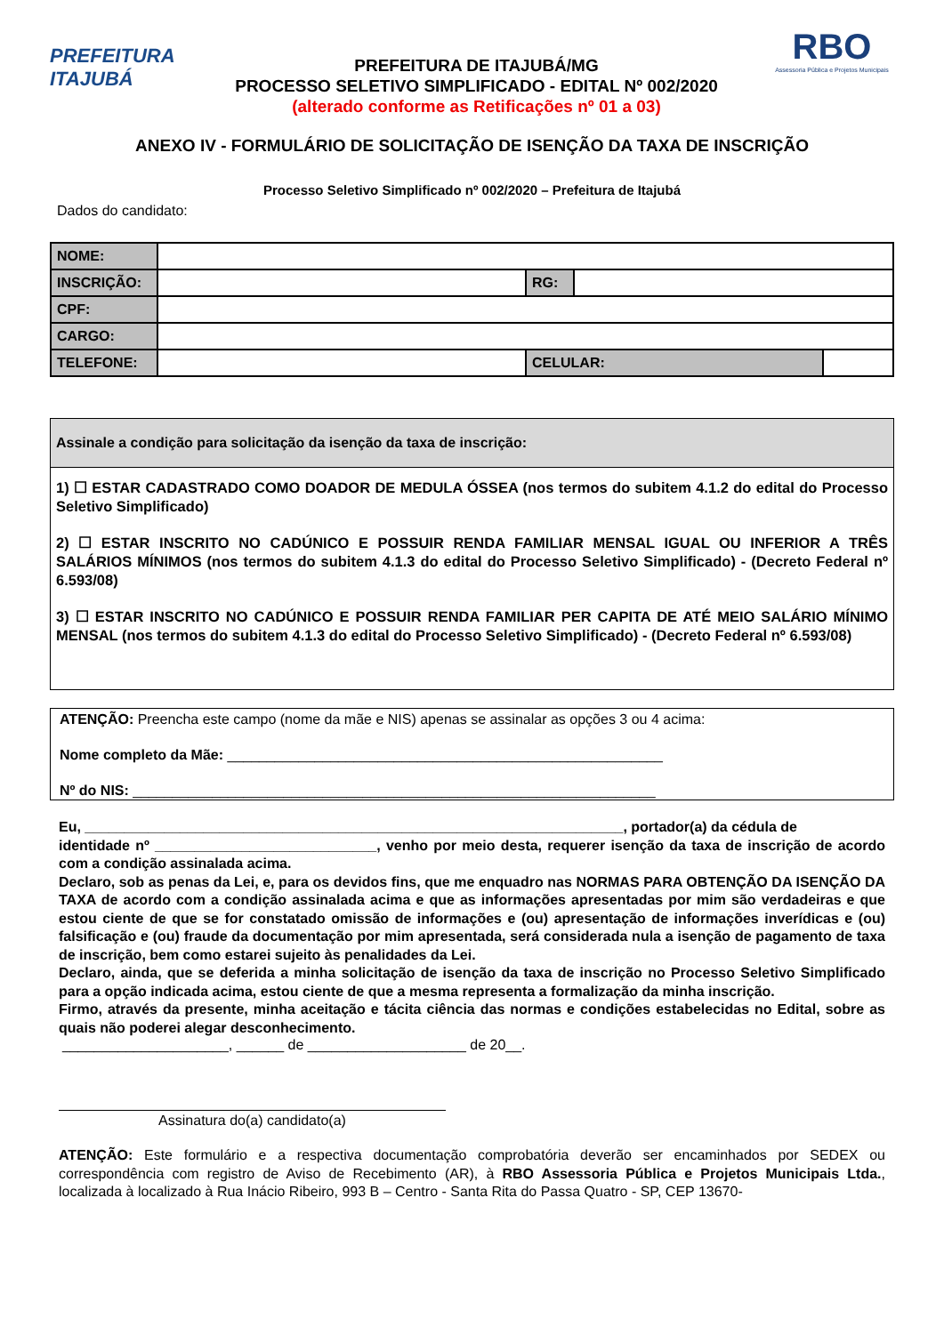PREFEITURA
ITAJUBÁ
PREFEITURA DE ITAJUBÁ/MG
PROCESSO SELETIVO SIMPLIFICADO - EDITAL Nº 002/2020
(alterado conforme as Retificações nº 01 a 03)
RBO
Assessoria Pública e Projetos Municipais
ANEXO IV - FORMULÁRIO DE SOLICITAÇÃO DE ISENÇÃO DA TAXA DE INSCRIÇÃO
Processo Seletivo Simplificado nº 002/2020 – Prefeitura de Itajubá
Dados do candidato:
| NOME: | | | | |
| INSCRIÇÃO: | | RG: | | |
| CPF: | | | | |
| CARGO: | | | | |
| TELEFONE: | | CELULAR: | | |
Assinale a condição para solicitação da isenção da taxa de inscrição:
1) ☐ ESTAR CADASTRADO COMO DOADOR DE MEDULA ÓSSEA (nos termos do subitem 4.1.2 do edital do Processo Seletivo Simplificado)
2) ☐ ESTAR INSCRITO NO CADÚNICO E POSSUIR RENDA FAMILIAR MENSAL IGUAL OU INFERIOR A TRÊS SALÁRIOS MÍNIMOS (nos termos do subitem 4.1.3 do edital do Processo Seletivo Simplificado) - (Decreto Federal nº 6.593/08)
3) ☐ ESTAR INSCRITO NO CADÚNICO E POSSUIR RENDA FAMILIAR PER CAPITA DE ATÉ MEIO SALÁRIO MÍNIMO MENSAL (nos termos do subitem 4.1.3 do edital do Processo Seletivo Simplificado) - (Decreto Federal nº 6.593/08)
ATENÇÃO: Preencha este campo (nome da mãe e NIS) apenas se assinalar as opções 3 ou 4 acima:
Nome completo da Mãe: _______________________________________________________
Nº do NIS: __________________________________________________________________
Eu, ____________________________________________________________________, portador(a) da cédula de
identidade nº ____________________________, venho por meio desta, requerer isenção da taxa de inscrição de acordo com a condição assinalada acima.
Declaro, sob as penas da Lei, e, para os devidos fins, que me enquadro nas NORMAS PARA OBTENÇÃO DA ISENÇÃO DA TAXA de acordo com a condição assinalada acima e que as informações apresentadas por mim são verdadeiras e que estou ciente de que se for constatado omissão de informações e (ou) apresentação de informações inverídicas e (ou) falsificação e (ou) fraude da documentação por mim apresentada, será considerada nula a isenção de pagamento de taxa de inscrição, bem como estarei sujeito às penalidades da Lei.
Declaro, ainda, que se deferida a minha solicitação de isenção da taxa de inscrição no Processo Seletivo Simplificado para a opção indicada acima, estou ciente de que a mesma representa a formalização da minha inscrição.
Firmo, através da presente, minha aceitação e tácita ciência das normas e condições estabelecidas no Edital, sobre as quais não poderei alegar desconhecimento.
_____________________, ______ de ____________________ de 20__.
Assinatura do(a) candidato(a)
ATENÇÃO: Este formulário e a respectiva documentação comprobatória deverão ser encaminhados por SEDEX ou correspondência com registro de Aviso de Recebimento (AR), à RBO Assessoria Pública e Projetos Municipais Ltda., localizada à localizado à Rua Inácio Ribeiro, 993 B – Centro - Santa Rita do Passa Quatro - SP, CEP 13670-